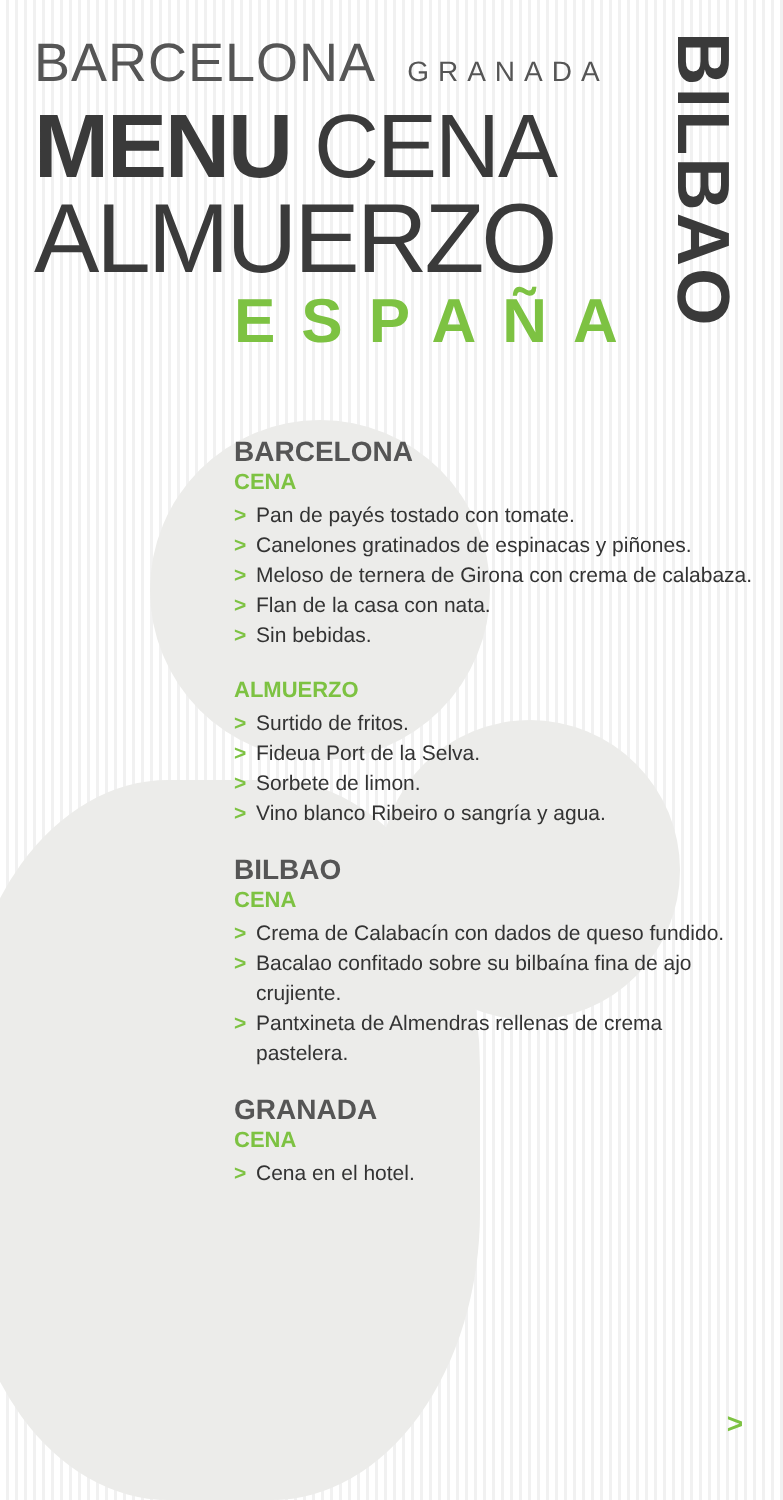BARCELONA GRANADA
MENU CENA
ALMUERZO
ESPAÑA
BILBAO
BARCELONA
CENA
> Pan de payés tostado con tomate.
> Canelones gratinados de espinacas y piñones.
> Meloso de ternera de Girona con crema de calabaza.
> Flan de la casa con nata.
> Sin bebidas.
ALMUERZO
> Surtido de fritos.
> Fideua Port de la Selva.
> Sorbete de limon.
> Vino blanco Ribeiro o sangría y agua.
BILBAO
CENA
> Crema de Calabacín con dados de queso fundido.
> Bacalao confitado sobre su bilbaína fina de ajo crujiente.
> Pantxineta de Almendras rellenas de crema pastelera.
GRANADA
CENA
> Cena en el hotel.
>